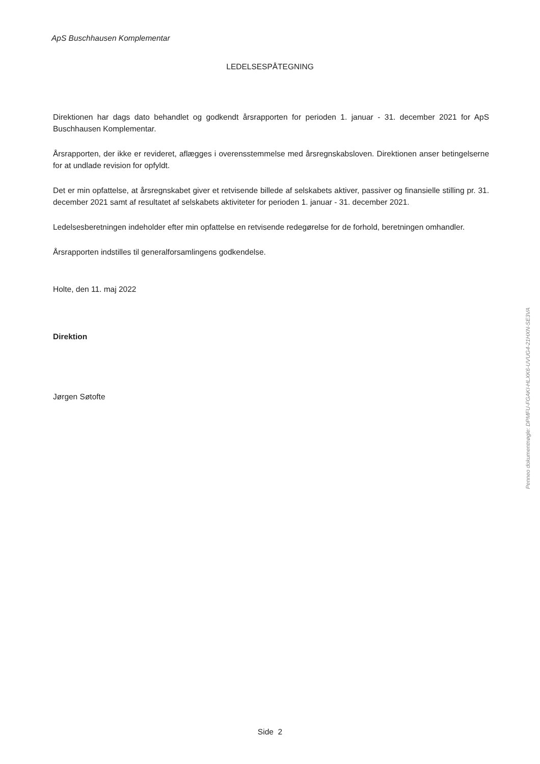ApS Buschhausen Komplementar
LEDELSESPÅTEGNING
Direktionen har dags dato behandlet og godkendt årsrapporten for perioden 1. januar - 31. december 2021 for ApS Buschhausen Komplementar.
Årsrapporten, der ikke er revideret, aflægges i overensstemmelse med årsregnskabsloven. Direktionen anser betingelserne for at undlade revision for opfyldt.
Det er min opfattelse, at årsregnskabet giver et retvisende billede af selskabets aktiver, passiver og finansielle stilling pr. 31. december 2021 samt af resultatet af selskabets aktiviteter for perioden 1. januar - 31. december 2021.
Ledelsesberetningen indeholder efter min opfattelse en retvisende redegørelse for de forhold, beretningen omhandler.
Årsrapporten indstilles til generalforsamlingens godkendelse.
Holte, den 11. maj 2022
Direktion
Jørgen Søtofte
Penneo dokumentnøgle: DPMFU-FGAKI-HLXK6-UVUG4-21HXN-SE3VA
Side 2